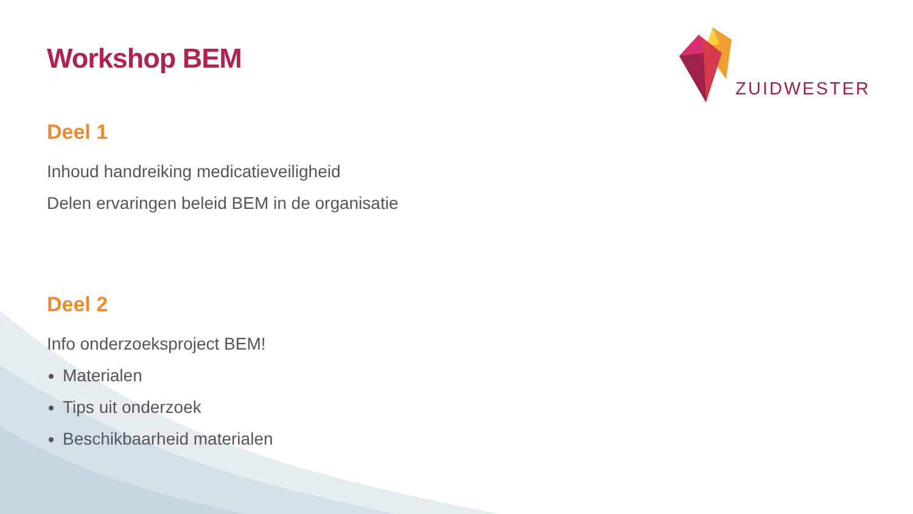ZUIDWESTER
Workshop BEM
Deel 1
Inhoud handreiking medicatieveiligheid
Delen ervaringen beleid BEM in de organisatie
Deel 2
Info onderzoeksproject BEM!
Materialen
Tips uit onderzoek
Beschikbaarheid materialen